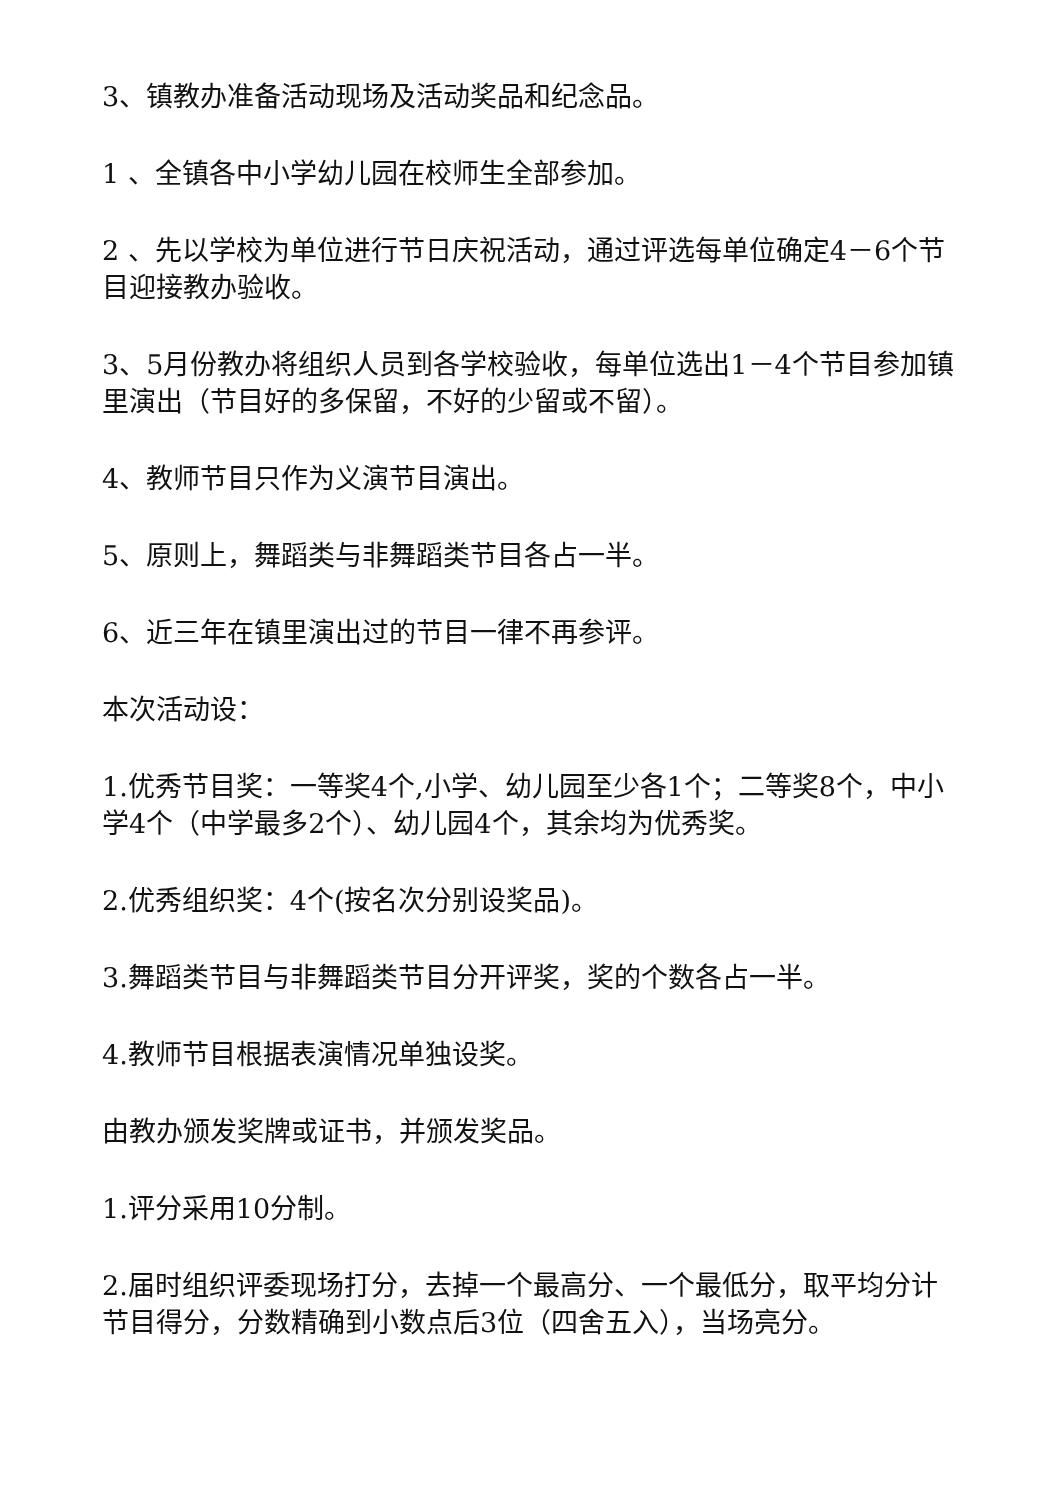3、镇教办准备活动现场及活动奖品和纪念品。
1 、全镇各中小学幼儿园在校师生全部参加。
2 、先以学校为单位进行节日庆祝活动，通过评选每单位确定4－6个节目迎接教办验收。
3、5月份教办将组织人员到各学校验收，每单位选出1－4个节目参加镇里演出（节目好的多保留，不好的少留或不留）。
4、教师节目只作为义演节目演出。
5、原则上，舞蹈类与非舞蹈类节目各占一半。
6、近三年在镇里演出过的节目一律不再参评。
本次活动设：
1.优秀节目奖：一等奖4个,小学、幼儿园至少各1个；二等奖8个，中小学4个（中学最多2个）、幼儿园4个，其余均为优秀奖。
2.优秀组织奖：4个(按名次分别设奖品)。
3.舞蹈类节目与非舞蹈类节目分开评奖，奖的个数各占一半。
4.教师节目根据表演情况单独设奖。
由教办颁发奖牌或证书，并颁发奖品。
1.评分采用10分制。
2.届时组织评委现场打分，去掉一个最高分、一个最低分，取平均分计节目得分，分数精确到小数点后3位（四舍五入），当场亮分。